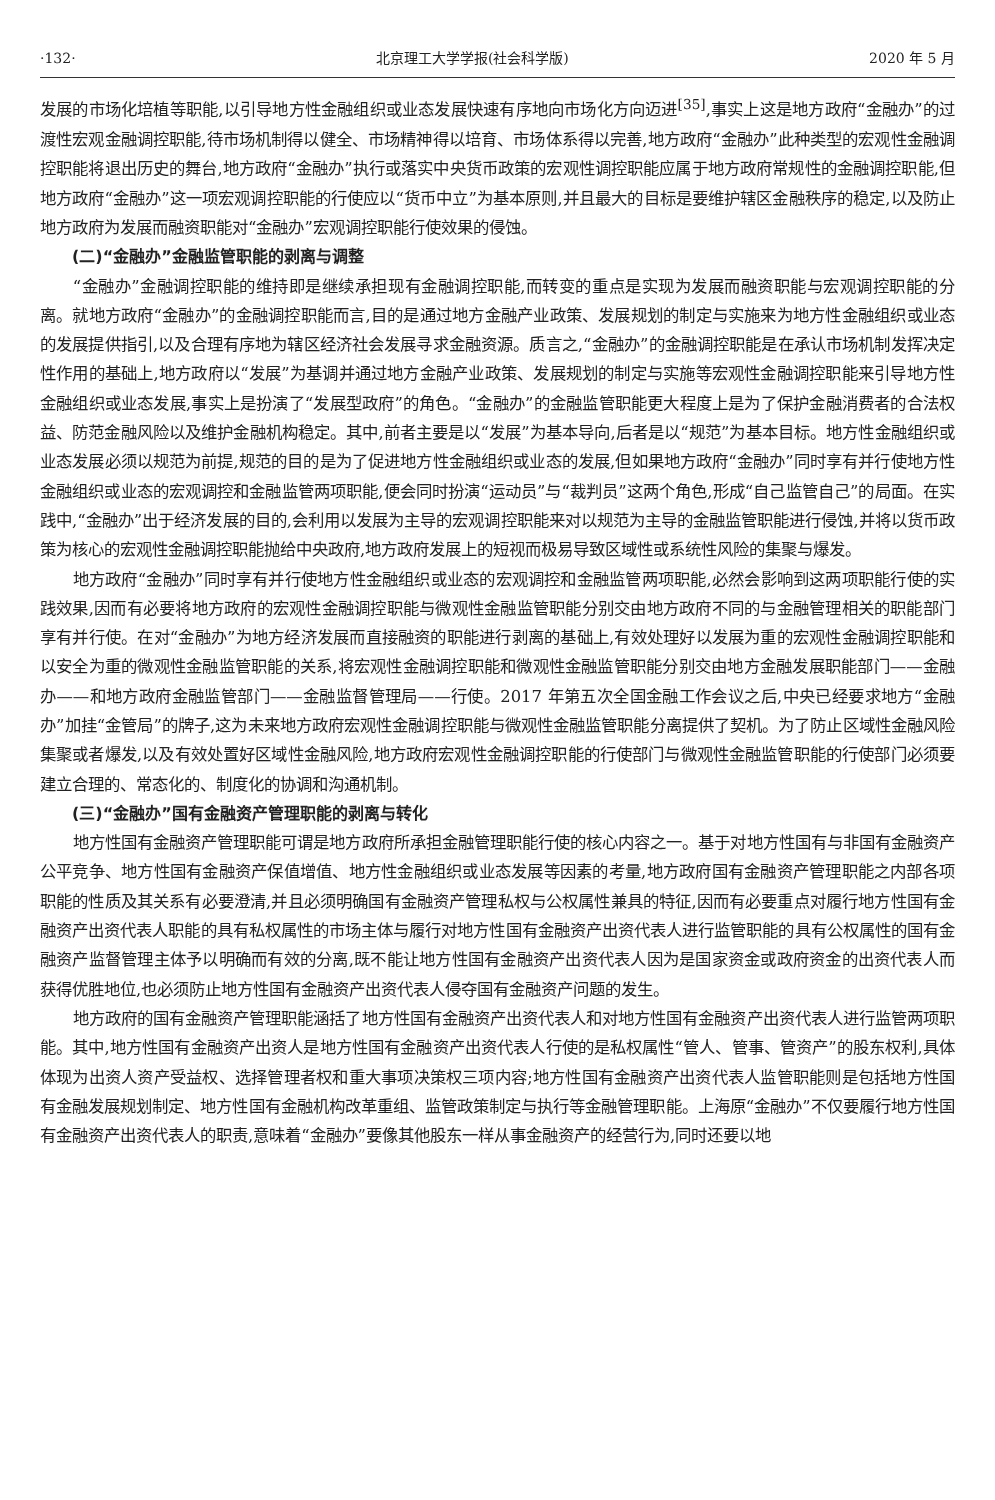·132· 北京理工大学学报(社会科学版) 2020 年 5 月
发展的市场化培植等职能,以引导地方性金融组织或业态发展快速有序地向市场化方向迈进<sup>[35]</sup>,事实上这是地方政府“金融办”的过渡性宏观金融调控职能,待市场机制得以健全、市场精神得以培育、市场体系得以完善,地方政府“金融办”此种类型的宏观性金融调控职能将退出历史的舞台,地方政府“金融办”执行或落实中央货币政策的宏观性调控职能应属于地方政府常规性的金融调控职能,但地方政府“金融办”这一项宏观调控职能的行使应以“货币中立”为基本原则,并且最大的目标是要维护辖区金融秩序的稳定,以及防止地方政府为发展而融资职能对“金融办”宏观调控职能行使效果的侵蚀。
(二)“金融办”金融监管职能的剥离与调整
“金融办”金融调控职能的维持即是继续承担现有金融调控职能,而转变的重点是实现为发展而融资职能与宏观调控职能的分离。就地方政府“金融办”的金融调控职能而言,目的是通过地方金融产业政策、发展规划的制定与实施来为地方性金融组织或业态的发展提供指引,以及合理有序地为辖区经济社会发展寻求金融资源。质言之,“金融办”的金融调控职能是在承认市场机制发挥决定性作用的基础上,地方政府以“发展”为基调并通过地方金融产业政策、发展规划的制定与实施等宏观性金融调控职能来引导地方性金融组织或业态发展,事实上是扮演了“发展型政府”的角色。“金融办”的金融监管职能更大程度上是为了保护金融消费者的合法权益、防范金融风险以及维护金融机构稳定。其中,前者主要是以“发展”为基本导向,后者是以“规范”为基本目标。地方性金融组织或业态发展必须以规范为前提,规范的目的是为了促进地方性金融组织或业态的发展,但如果地方政府“金融办”同时享有并行使地方性金融组织或业态的宏观调控和金融监管两项职能,便会同时扮演“运动员”与“裁判员”这两个角色,形成“自己监管自己”的局面。在实践中,“金融办”出于经济发展的目的,会利用以发展为主导的宏观调控职能来对以规范为主导的金融监管职能进行侵蚀,并将以货币政策为核心的宏观性金融调控职能抛给中央政府,地方政府发展上的短视而极易导致区域性或系统性风险的集聚与爆发。
地方政府“金融办”同时享有并行使地方性金融组织或业态的宏观调控和金融监管两项职能,必然会影响到这两项职能行使的实践效果,因而有必要将地方政府的宏观性金融调控职能与微观性金融监管职能分别交由地方政府不同的与金融管理相关的职能部门享有并行使。在对“金融办”为地方经济发展而直接融资的职能进行剥离的基础上,有效处理好以发展为重的宏观性金融调控职能和以安全为重的微观性金融监管职能的关系,将宏观性金融调控职能和微观性金融监管职能分别交由地方金融发展职能部门——金融办——和地方政府金融监管部门——金融监督管理局——行使。2017 年第五次全国金融工作会议之后,中央已经要求地方“金融办”加挂“金管局”的牌子,这为未来地方政府宏观性金融调控职能与微观性金融监管职能分离提供了契机。为了防止区域性金融风险集聚或者爆发,以及有效处置好区域性金融风险,地方政府宏观性金融调控职能的行使部门与微观性金融监管职能的行使部门必须要建立合理的、常态化的、制度化的协调和沟通机制。
(三)“金融办”国有金融资产管理职能的剥离与转化
地方性国有金融资产管理职能可谓是地方政府所承担金融管理职能行使的核心内容之一。基于对地方性国有与非国有金融资产公平竞争、地方性国有金融资产保值增值、地方性金融组织或业态发展等因素的考量,地方政府国有金融资产管理职能之内部各项职能的性质及其关系有必要澄清,并且必须明确国有金融资产管理私权与公权属性兼具的特征,因而有必要重点对履行地方性国有金融资产出资代表人职能的具有私权属性的市场主体与履行对地方性国有金融资产出资代表人进行监管职能的具有公权属性的国有金融资产监督管理主体予以明确而有效的分离,既不能让地方性国有金融资产出资代表人因为是国家资金或政府资金的出资代表人而获得优胜地位,也必须防止地方性国有金融资产出资代表人侵夺国有金融资产问题的发生。
地方政府的国有金融资产管理职能涵括了地方性国有金融资产出资代表人和对地方性国有金融资产出资代表人进行监管两项职能。其中,地方性国有金融资产出资人是地方性国有金融资产出资代表人行使的是私权属性“管人、管事、管资产”的股东权利,具体体现为出资人资产受益权、选择管理者权和重大事项决策权三项内容;地方性国有金融资产出资代表人监管职能则是包括地方性国有金融发展规划制定、地方性国有金融机构改革重组、监管政策制定与执行等金融管理职能。上海原“金融办”不仅要履行地方性国有金融资产出资代表人的职责,意味着“金融办”要像其他股东一样从事金融资产的经营行为,同时还要以地